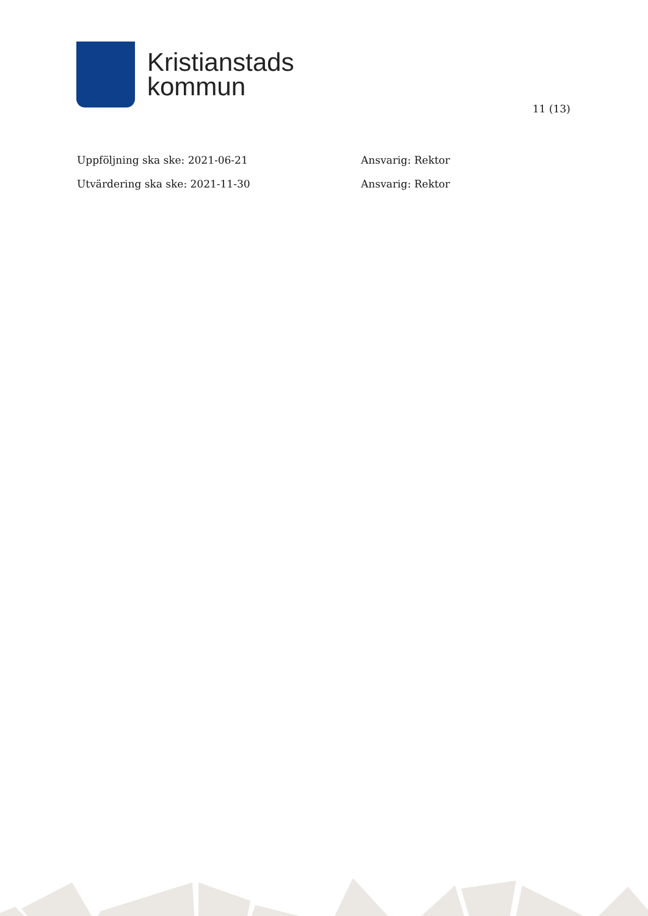Kristianstads
kommun
11 (13)
Uppföljning ska ske: 2021-06-21 Ansvarig: Rektor
Utvärdering ska ske: 2021-11-30 Ansvarig: Rektor